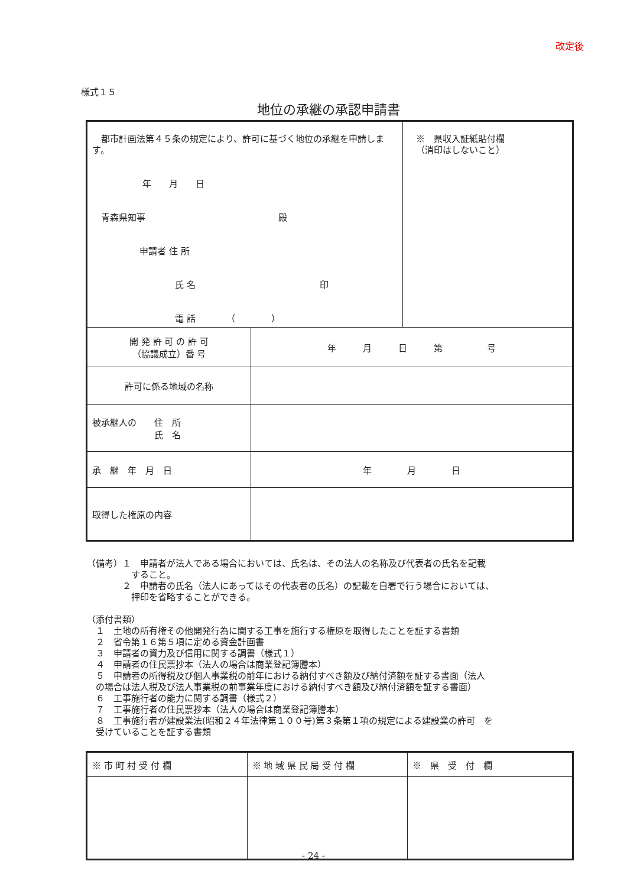改定後
様式１５
地位の承継の承認申請書
| 都市計画法第４５条の規定により、許可に基づく地位の承継を申請します。 年 月 日 青森県知事 殿 申請者 住 所 氏 名 印 電 話 （ ） | | ※ 県収入証紙貼付欄 （消印はしないこと） |
| 開 発 許 可 の 許 可 （協議成立）番 号 | 年 月 日 第 号 | |
| 許可に係る地域の名称 | | |
| 被承継人の 住 所 氏 名 | | |
| 承 継 年 月 日 | 年 月 日 | |
| 取得した権原の内容 | | |
（備考）１　申請者が法人である場合においては、氏名は、その法人の名称及び代表者の氏名を記載
　　　　　すること。
　　　　２　申請者の氏名（法人にあってはその代表者の氏名）の記載を自署で行う場合においては、
　　　　　押印を省略することができる。
（添付書類）
　１　土地の所有権その他開発行為に関する工事を施行する権原を取得したことを証する書類
　２　省令第１６第５項に定める資金計画書
　３　申請者の資力及び信用に関する調書（様式１）
　４　申請者の住民票抄本（法人の場合は商業登記簿謄本）
　５　申請者の所得税及び個人事業税の前年における納付すべき額及び納付済額を証する書面（法人
　の場合は法人税及び法人事業税の前事業年度における納付すべき額及び納付済額を証する書面）
　６　工事施行者の能力に関する調書（様式２）
　７　工事施行者の住民票抄本（法人の場合は商業登記簿謄本）
　８　工事施行者が建設業法(昭和２４年法律第１００号)第３条第１項の規定による建設業の許可　を
　受けていることを証する書類
| ※ 市 町 村 受 付 欄 | ※ 地 域 県 民 局 受 付 欄 | ※ 県 受 付 欄 |
- 24 -